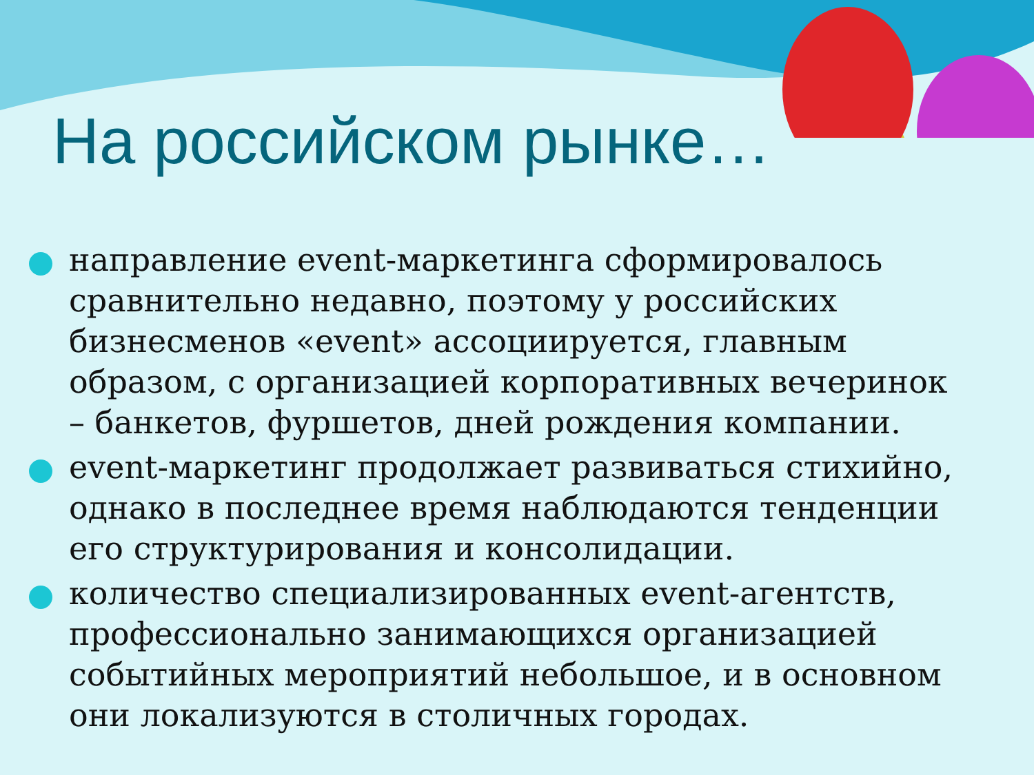На российском рынке…
направление event-маркетинга сформировалось сравнительно недавно, поэтому у российских бизнесменов «event» ассоциируется, главным образом, с организацией корпоративных вечеринок – банкетов, фуршетов, дней рождения компании.
event-маркетинг продолжает развиваться стихийно, однако в последнее время наблюдаются тенденции его структурирования и консолидации.
количество специализированных event-агентств, профессионально занимающихся организацией событийных мероприятий небольшое, и в основном они локализуются в столичных городах.